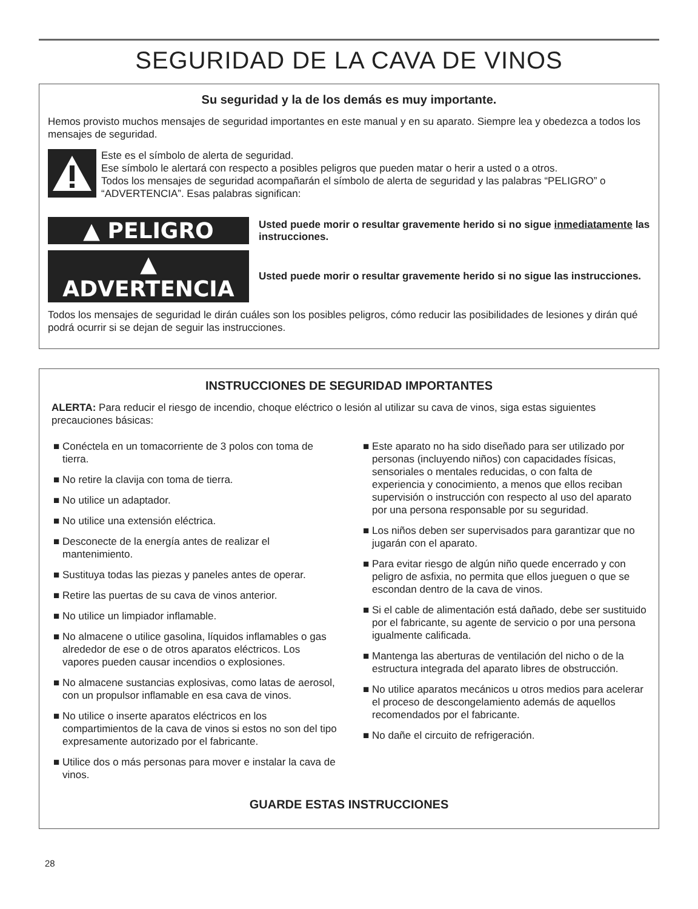SEGURIDAD DE LA CAVA DE VINOS
Su seguridad y la de los demás es muy importante.
Hemos provisto muchos mensajes de seguridad importantes en este manual y en su aparato. Siempre lea y obedezca a todos los mensajes de seguridad.
Este es el símbolo de alerta de seguridad.
Ese símbolo le alertará con respecto a posibles peligros que pueden matar o herir a usted o a otros.
Todos los mensajes de seguridad acompañarán el símbolo de alerta de seguridad y las palabras “PELIGRO” o “ADVERTENCIA”. Esas palabras significan:
▲ PELIGRO
Usted puede morir o resultar gravemente herido si no sigue inmediatamente las instrucciones.
▲ ADVERTENCIA
Usted puede morir o resultar gravemente herido si no sigue las instrucciones.
Todos los mensajes de seguridad le dirán cuáles son los posibles peligros, cómo reducir las posibilidades de lesiones y dirán qué podrá ocurrir si se dejan de seguir las instrucciones.
INSTRUCCIONES DE SEGURIDAD IMPORTANTES
ALERTA: Para reducir el riesgo de incendio, choque eléctrico o lesión al utilizar su cava de vinos, siga estas siguientes precauciones básicas:
■ Conéctela en un tomacorriente de 3 polos con toma de tierra.
■ No retire la clavija con toma de tierra.
■ No utilice un adaptador.
■ No utilice una extensión eléctrica.
■ Desconecte de la energía antes de realizar el mantenimiento.
■ Sustituya todas las piezas y paneles antes de operar.
■ Retire las puertas de su cava de vinos anterior.
■ No utilice un limpiador inflamable.
■ No almacene o utilice gasolina, líquidos inflamables o gas alrededor de ese o de otros aparatos eléctricos. Los vapores pueden causar incendios o explosiones.
■ No almacene sustancias explosivas, como latas de aerosol, con un propulsor inflamable en esa cava de vinos.
■ No utilice o inserte aparatos eléctricos en los compartimientos de la cava de vinos si estos no son del tipo expresamente autorizado por el fabricante.
■ Utilice dos o más personas para mover e instalar la cava de vinos.
■ Este aparato no ha sido diseñado para ser utilizado por personas (incluyendo niños) con capacidades físicas, sensoriales o mentales reducidas, o con falta de experiencia y conocimiento, a menos que ellos reciban supervisión o instrucción con respecto al uso del aparato por una persona responsable por su seguridad.
■ Los niños deben ser supervisados para garantizar que no jugarán con el aparato.
■ Para evitar riesgo de algún niño quede encerrado y con peligro de asfixia, no permita que ellos jueguen o que se escondan dentro de la cava de vinos.
■ Si el cable de alimentación está dañado, debe ser sustituido por el fabricante, su agente de servicio o por una persona igualmente calificada.
■ Mantenga las aberturas de ventilación del nicho o de la estructura integrada del aparato libres de obstrucción.
■ No utilice aparatos mecánicos u otros medios para acelerar el proceso de descongelamiento además de aquellos recomendados por el fabricante.
■ No dañe el circuito de refrigeración.
GUARDE ESTAS INSTRUCCIONES
28